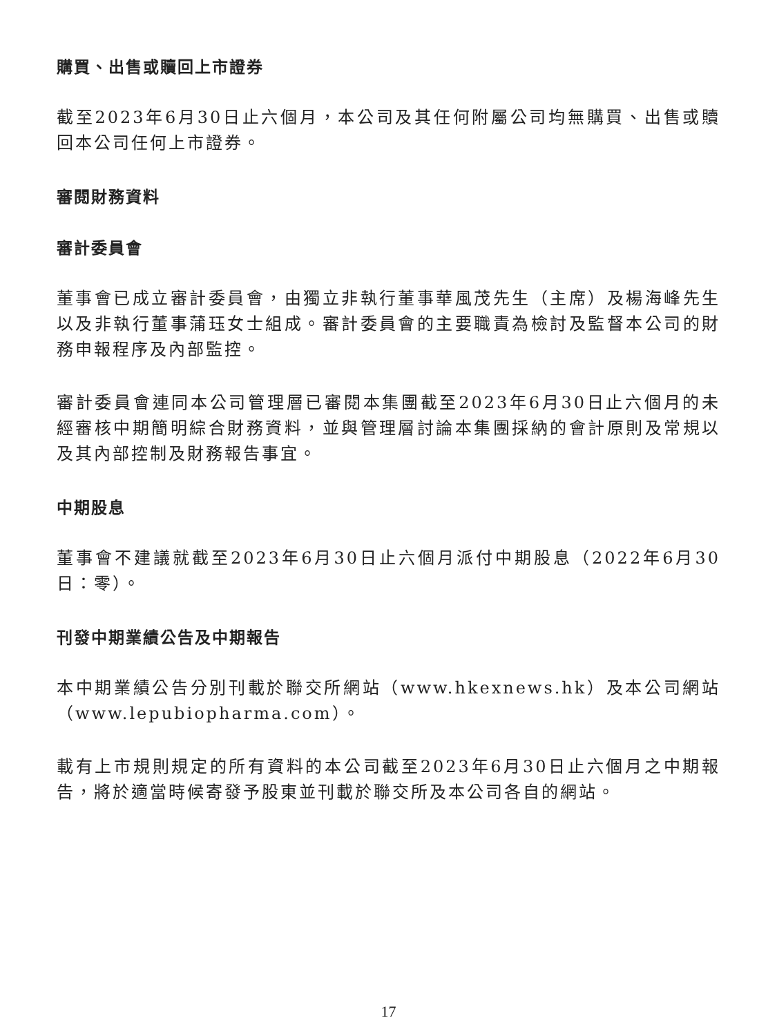購買、出售或贖回上市證券
截至2023年6月30日止六個月，本公司及其任何附屬公司均無購買、出售或贖回本公司任何上市證券。
審閱財務資料
審計委員會
董事會已成立審計委員會，由獨立非執行董事華風茂先生（主席）及楊海峰先生以及非執行董事蒲珏女士組成。審計委員會的主要職責為檢討及監督本公司的財務申報程序及內部監控。
審計委員會連同本公司管理層已審閱本集團截至2023年6月30日止六個月的未經審核中期簡明綜合財務資料，並與管理層討論本集團採納的會計原則及常規以及其內部控制及財務報告事宜。
中期股息
董事會不建議就截至2023年6月30日止六個月派付中期股息（2022年6月30日：零）。
刊發中期業績公告及中期報告
本中期業績公告分別刊載於聯交所網站（www.hkexnews.hk）及本公司網站（www.lepubiopharma.com）。
載有上市規則規定的所有資料的本公司截至2023年6月30日止六個月之中期報告，將於適當時候寄發予股東並刊載於聯交所及本公司各自的網站。
17